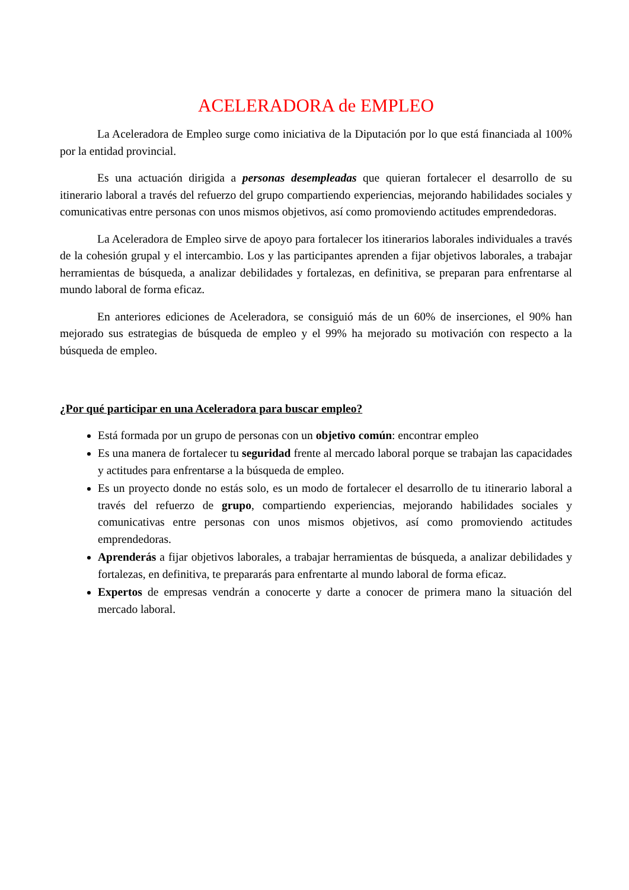ACELERADORA de EMPLEO
La Aceleradora de Empleo surge como iniciativa de la Diputación por lo que está financiada al 100% por la entidad provincial.
Es una actuación dirigida a personas desempleadas que quieran fortalecer el desarrollo de su itinerario laboral a través del refuerzo del grupo compartiendo experiencias, mejorando habilidades sociales y comunicativas entre personas con unos mismos objetivos, así como promoviendo actitudes emprendedoras.
La Aceleradora de Empleo sirve de apoyo para fortalecer los itinerarios laborales individuales a través de la cohesión grupal y el intercambio. Los y las participantes aprenden a fijar objetivos laborales, a trabajar herramientas de búsqueda, a analizar debilidades y fortalezas, en definitiva, se preparan para enfrentarse al mundo laboral de forma eficaz.
En anteriores ediciones de Aceleradora, se consiguió más de un 60% de inserciones, el 90% han mejorado sus estrategias de búsqueda de empleo y el 99% ha mejorado su motivación con respecto a la búsqueda de empleo.
¿Por qué participar en una Aceleradora para buscar empleo?
Está formada por un grupo de personas con un objetivo común: encontrar empleo
Es una manera de fortalecer tu seguridad frente al mercado laboral porque se trabajan las capacidades y actitudes para enfrentarse a la búsqueda de empleo.
Es un proyecto donde no estás solo, es un modo de fortalecer el desarrollo de tu itinerario laboral a través del refuerzo de grupo, compartiendo experiencias, mejorando habilidades sociales y comunicativas entre personas con unos mismos objetivos, así como promoviendo actitudes emprendedoras.
Aprenderás a fijar objetivos laborales, a trabajar herramientas de búsqueda, a analizar debilidades y fortalezas, en definitiva, te prepararás para enfrentarte al mundo laboral de forma eficaz.
Expertos de empresas vendrán a conocerte y darte a conocer de primera mano la situación del mercado laboral.